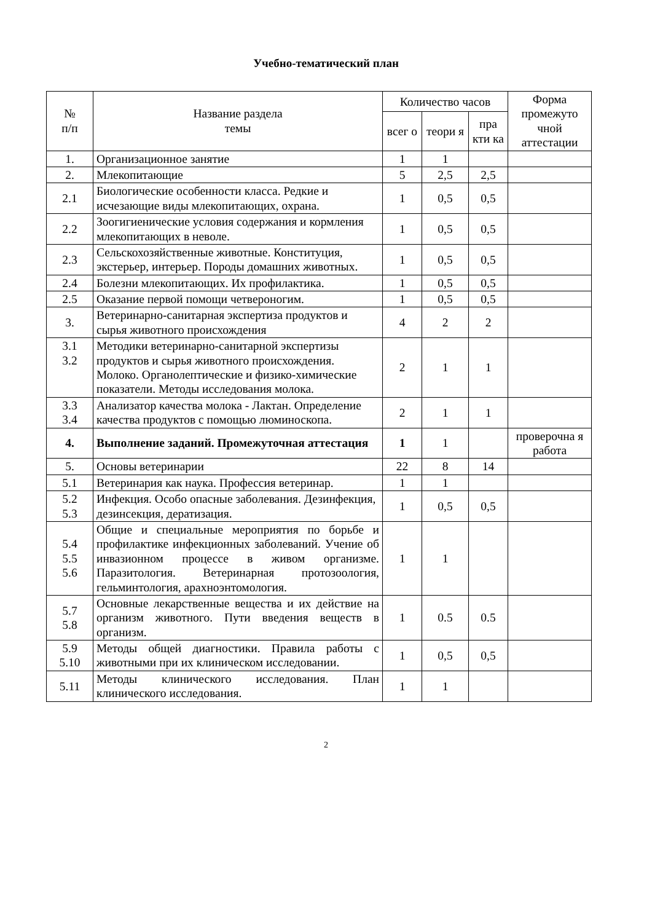Учебно-тематический план
| № п/п | Название раздела темы | Количество часов | | | Форма промежуто чной аттестации |
| --- | --- | --- | --- | --- | --- |
| | | всег о | теори я | пра кти ка | |
| 1. | Организационное занятие | 1 | 1 | | |
| 2. | Млекопитающие | 5 | 2,5 | 2,5 | |
| 2.1 | Биологические особенности класса. Редкие и исчезающие виды млекопитающих, охрана. | 1 | 0,5 | 0,5 | |
| 2.2 | Зоогигиенические условия содержания и кормления млекопитающих в неволе. | 1 | 0,5 | 0,5 | |
| 2.3 | Сельскохозяйственные животные. Конституция, экстерьер, интерьер. Породы домашних животных. | 1 | 0,5 | 0,5 | |
| 2.4 | Болезни млекопитающих. Их профилактика. | 1 | 0,5 | 0,5 | |
| 2.5 | Оказание первой помощи четвероногим. | 1 | 0,5 | 0,5 | |
| 3. | Ветеринарно-санитарная экспертиза продуктов и сырья животного происхождения | 4 | 2 | 2 | |
| 3.1 3.2 | Методики ветеринарно-санитарной экспертизы продуктов и сырья животного происхождения. Молоко. Органолептические и физико-химические показатели. Методы исследования молока. | 2 | 1 | 1 | |
| 3.3 3.4 | Анализатор качества молока - Лактан. Определение качества продуктов с помощью люминоскопа. | 2 | 1 | 1 | |
| 4. | Выполнение заданий. Промежуточная аттестация | 1 | 1 | | проверочна я работа |
| 5. | Основы ветеринарии | 22 | 8 | 14 | |
| 5.1 | Ветеринария как наука. Профессия ветеринар. | 1 | 1 | | |
| 5.2 5.3 | Инфекция. Особо опасные заболевания. Дезинфекция, дезинсекция, дератизация. | 1 | 0,5 | 0,5 | |
| 5.4 5.5 5.6 | Общие и специальные мероприятия по борьбе и профилактике инфекционных заболеваний. Учение об инвазионном процессе в живом организме. Паразитология. Ветеринарная протозоология, гельминтология, арахноэнтомология. | 1 | 1 | | |
| 5.7 5.8 | Основные лекарственные вещества и их действие на организм животного. Пути введения веществ в организм. | 1 | 0.5 | 0.5 | |
| 5.9 5.10 | Методы общей диагностики. Правила работы с животными при их клиническом исследовании. | 1 | 0,5 | 0,5 | |
| 5.11 | Методы клинического исследования. План клинического исследования. | 1 | 1 | | |
2